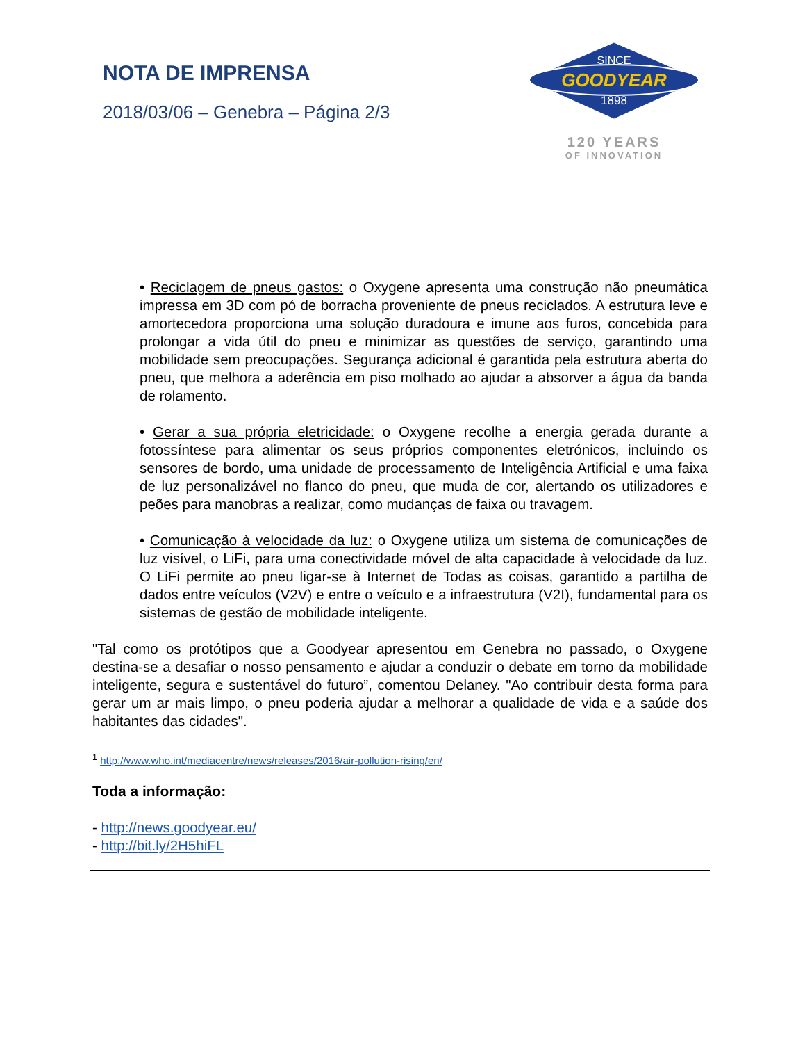NOTA DE IMPRENSA
2018/03/06 – Genebra – Página 2/3
SINCE
GOODYEAR
1898
120 YEARS
OF INNOVATION
• Reciclagem de pneus gastos: o Oxygene apresenta uma construção não pneumática impressa em 3D com pó de borracha proveniente de pneus reciclados. A estrutura leve e amortecedora proporciona uma solução duradoura e imune aos furos, concebida para prolongar a vida útil do pneu e minimizar as questões de serviço, garantindo uma mobilidade sem preocupações. Segurança adicional é garantida pela estrutura aberta do pneu, que melhora a aderência em piso molhado ao ajudar a absorver a água da banda de rolamento.
• Gerar a sua própria eletricidade: o Oxygene recolhe a energia gerada durante a fotossíntese para alimentar os seus próprios componentes eletrónicos, incluindo os sensores de bordo, uma unidade de processamento de Inteligência Artificial e uma faixa de luz personalizável no flanco do pneu, que muda de cor, alertando os utilizadores e peões para manobras a realizar, como mudanças de faixa ou travagem.
• Comunicação à velocidade da luz: o Oxygene utiliza um sistema de comunicações de luz visível, o LiFi, para uma conectividade móvel de alta capacidade à velocidade da luz. O LiFi permite ao pneu ligar-se à Internet de Todas as coisas, garantido a partilha de dados entre veículos (V2V) e entre o veículo e a infraestrutura (V2I), fundamental para os sistemas de gestão de mobilidade inteligente.
"Tal como os protótipos que a Goodyear apresentou em Genebra no passado, o Oxygene destina-se a desafiar o nosso pensamento e ajudar a conduzir o debate em torno da mobilidade inteligente, segura e sustentável do futuro”, comentou Delaney. "Ao contribuir desta forma para gerar um ar mais limpo, o pneu poderia ajudar a melhorar a qualidade de vida e a saúde dos habitantes das cidades".
<sup>1</sup> http://www.who.int/mediacentre/news/releases/2016/air-pollution-rising/en/
Toda a informação:
- http://news.goodyear.eu/
- http://bit.ly/2H5hiFL